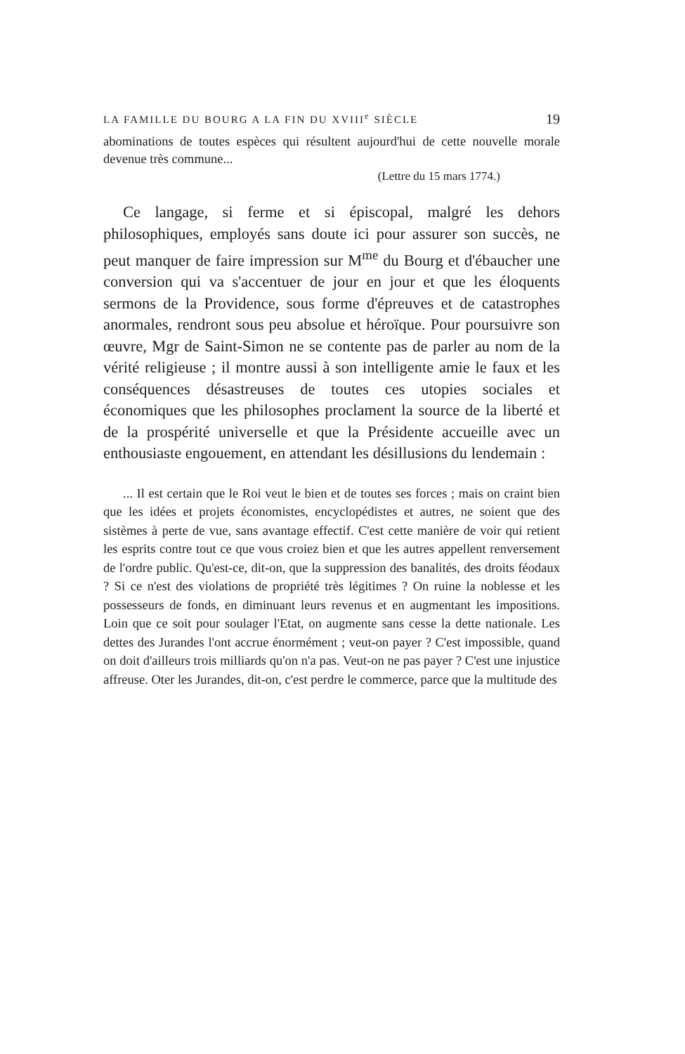LA FAMILLE DU BOURG A LA FIN DU XVIII<sup>e</sup> SIÈCLE 19
abominations de toutes espèces qui résultent aujourd'hui de cette nouvelle morale devenue très commune...
(Lettre du 15 mars 1774.)
Ce langage, si ferme et si épiscopal, malgré les dehors philosophiques, employés sans doute ici pour assurer son succès, ne peut manquer de faire impression sur M<sup>me</sup> du Bourg et d'ébaucher une conversion qui va s'accentuer de jour en jour et que les éloquents sermons de la Providence, sous forme d'épreuves et de catastrophes anormales, rendront sous peu absolue et héroïque. Pour poursuivre son œuvre, Mgr de Saint-Simon ne se contente pas de parler au nom de la vérité religieuse ; il montre aussi à son intelligente amie le faux et les conséquences désastreuses de toutes ces utopies sociales et économiques que les philosophes proclament la source de la liberté et de la prospérité universelle et que la Présidente accueille avec un enthousiaste engouement, en attendant les désillusions du lendemain :
... Il est certain que le Roi veut le bien et de toutes ses forces ; mais on craint bien que les idées et projets économistes, encyclopédistes et autres, ne soient que des sistèmes à perte de vue, sans avantage effectif. C'est cette manière de voir qui retient les esprits contre tout ce que vous croiez bien et que les autres appellent renversement de l'ordre public. Qu'est-ce, dit-on, que la suppression des banalités, des droits féodaux ? Si ce n'est des violations de propriété très légitimes ? On ruine la noblesse et les possesseurs de fonds, en diminuant leurs revenus et en augmentant les impositions. Loin que ce soit pour soulager l'Etat, on augmente sans cesse la dette nationale. Les dettes des Jurandes l'ont accrue énormément ; veut-on payer ? C'est impossible, quand on doit d'ailleurs trois milliards qu'on n'a pas. Veut-on ne pas payer ? C'est une injustice affreuse. Oter les Jurandes, dit-on, c'est perdre le commerce, parce que la multitude des